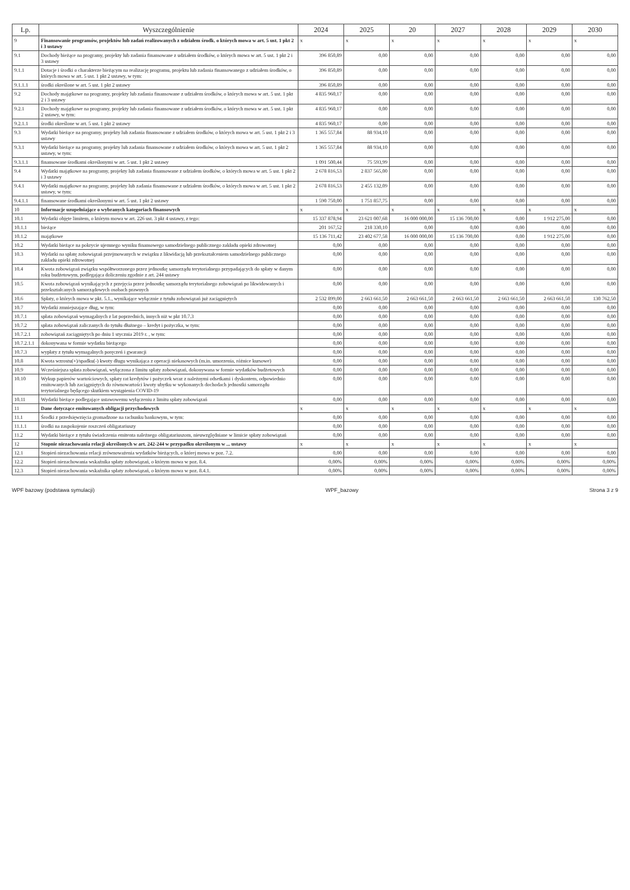| Lp. | Wyszczególnienie | 2024 | 2025 | 20 | 2027 | 2028 | 2029 | 2030 |
| --- | --- | --- | --- | --- | --- | --- | --- | --- |
| 9 | Finansowanie programów, projektów lub zadań realizowanych z udziałem środk. o których mowa w art. 5 ust. 1 pkt 2 i 3 ustawy | x | x | x | x | x | x | x |
| 9.1 | Dochody bieżące na programy, projekty lub zadania finansowane z udziałem środków, o których mowa w art. 5 ust. 1 pkt 2 i 3 ustawy | 396 850,89 | 0,00 | 0,00 | 0,00 | 0,00 | 0,00 | 0,00 |
| 9.1.1 | Dotacje i środki o charakterze bieżącym na realizację programu, projektu lub zadania finansowanego z udziałem środków, o których mowa w art. 5 ust. 1 pkt 2 ustawy, w tym: | 396 850,89 | 0,00 | 0,00 | 0,00 | 0,00 | 0,00 | 0,00 |
| 9.1.1.1 | środki określone w art. 5 ust. 1 pkt 2 ustawy | 396 850,89 | 0,00 | 0,00 | 0,00 | 0,00 | 0,00 | 0,00 |
| 9.2 | Dochody majątkowe na programy, projekty lub zadania finansowane z udziałem środków, o których mowa w art. 5 ust. 1 pkt 2 i 3 ustawy | 4 835 960,17 | 0,00 | 0,00 | 0,00 | 0,00 | 0,00 | 0,00 |
| 9.2.1 | Dochody majątkowe na programy, projekty lub zadania finansowane z udziałem środków, o których mowa w art. 5 ust. 1 pkt 2 ustawy, w tym: | 4 835 960,17 | 0,00 | 0,00 | 0,00 | 0,00 | 0,00 | 0,00 |
| 9.2.1.1 | środki określone w art. 5 ust. 1 pkt 2 ustawy | 4 835 960,17 | 0,00 | 0,00 | 0,00 | 0,00 | 0,00 | 0,00 |
| 9.3 | Wydatki bieżące na programy, projekty lub zadania finansowane z udziałem środków, o których mowa w art. 5 ust. 1 pkt 2 i 3 ustawy | 1 365 557,84 | 88 934,10 | 0,00 | 0,00 | 0,00 | 0,00 | 0,00 |
| 9.3.1 | Wydatki bieżące na programy, projekty lub zadania finansowane z udziałem środków, o których mowa w art. 5 ust. 1 pkt 2 ustawy, w tym: | 1 365 557,84 | 88 934,10 | 0,00 | 0,00 | 0,00 | 0,00 | 0,00 |
| 9.3.1.1 | finansowane środkami określonymi w art. 5 ust. 1 pkt 2 ustawy | 1 091 500,44 | 75 593,99 | 0,00 | 0,00 | 0,00 | 0,00 | 0,00 |
| 9.4 | Wydatki majątkowe na programy, projekty lub zadania finansowane z udziałem środków, o których mowa w art. 5 ust. 1 pkt 2 i 3 ustawy | 2 678 816,53 | 2 837 565,00 | 0,00 | 0,00 | 0,00 | 0,00 | 0,00 |
| 9.4.1 | Wydatki majątkowe na programy, projekty lub zadania finansowane z udziałem środków, o których mowa w art. 5 ust. 1 pkt 2 ustawy, w tym: | 2 678 816,53 | 2 455 132,09 | 0,00 | 0,00 | 0,00 | 0,00 | 0,00 |
| 9.4.1.1 | finansowane środkami określonymi w art. 5 ust. 1 pkt 2 ustawy | 1 590 750,00 | 1 751 857,75 | 0,00 | 0,00 | 0,00 | 0,00 | 0,00 |
| 10 | Informacje uzupełniające o wybranych kategoriach finansowych | x | x | x | x | x | x | x |
| 10.1 | Wydatki objęte limitem, o którym mowa w art. 226 ust. 3 pkt 4 ustawy, z tego: | 15 337 878,94 | 23 621 007,68 | 16 000 000,00 | 15 136 700,00 | 0,00 | 1 912 275,00 | 0,00 |
| 10.1.1 | bieżące | 201 167,52 | 218 330,10 | 0,00 | 0,00 | 0,00 | 0,00 | 0,00 |
| 10.1.2 | majątkowe | 15 136 711,42 | 23 402 677,58 | 16 000 000,00 | 15 136 700,00 | 0,00 | 1 912 275,00 | 0,00 |
| 10.2 | Wydatki bieżące na pokrycie ujemnego wyniku finansowego samodzielnego publicznego zakładu opieki zdrowotnej | 0,00 | 0,00 | 0,00 | 0,00 | 0,00 | 0,00 | 0,00 |
| 10.3 | Wydatki na spłatę zobowiązań przejmowanych w związku z likwidacją lub przekształceniem samodzielnego publicznego zakładu opieki zdrowotnej | 0,00 | 0,00 | 0,00 | 0,00 | 0,00 | 0,00 | 0,00 |
| 10.4 | Kwota zobowiązań związku współtworzonego przez jednostkę samorządu terytorialnego przypadających do spłaty w danym roku budżetowym, podlegająca doliczeniu zgodnie z art. 244 ustawy | 0,00 | 0,00 | 0,00 | 0,00 | 0,00 | 0,00 | 0,00 |
| 10.5 | Kwota zobowiązań wynikających z przejęcia przez jednostkę samorządu terytorialnego zobowiązań po likwidowanych i przekształcanych samorządowych osobach prawnych | 0,00 | 0,00 | 0,00 | 0,00 | 0,00 | 0,00 | 0,00 |
| 10.6 | Spłaty, o których mowa w pkt. 5.1., wynikające wyłącznie z tytułu zobowiązań już zaciągniętych | 2 532 899,00 | 2 663 661,50 | 2 663 661,50 | 2 663 661,50 | 2 663 661,50 | 2 663 661,50 | 130 762,50 |
| 10.7 | Wydatki zmniejszające dług, w tym: | 0,00 | 0,00 | 0,00 | 0,00 | 0,00 | 0,00 | 0,00 |
| 10.7.1 | spłata zobowiązań wymagalnych z lat poprzednich, innych niż w pkt 10.7.3 | 0,00 | 0,00 | 0,00 | 0,00 | 0,00 | 0,00 | 0,00 |
| 10.7.2 | spłata zobowiązań zaliczanych do tytułu dłużnego – kredyt i pożyczka, w tym: | 0,00 | 0,00 | 0,00 | 0,00 | 0,00 | 0,00 | 0,00 |
| 10.7.2.1 | zobowiązań zaciągniętych po dniu 1 stycznia 2019 r. , w tym: | 0,00 | 0,00 | 0,00 | 0,00 | 0,00 | 0,00 | 0,00 |
| 10.7.2.1.1 | dokonywana w formie wydatku bieżącego | 0,00 | 0,00 | 0,00 | 0,00 | 0,00 | 0,00 | 0,00 |
| 10.7.3 | wypłaty z tytułu wymagalnych poręczeń i gwarancji | 0,00 | 0,00 | 0,00 | 0,00 | 0,00 | 0,00 | 0,00 |
| 10.8 | Kwota wzrostu(+)/spadku(-) kwoty długu wynikająca z operacji niekasowych (m.in. umorzenia, różnice kursowe) | 0,00 | 0,00 | 0,00 | 0,00 | 0,00 | 0,00 | 0,00 |
| 10.9 | Wcześniejsza spłata zobowiązań, wyłączona z limitu spłaty zobowiązań, dokonywana w formie wydatków budżetowych | 0,00 | 0,00 | 0,00 | 0,00 | 0,00 | 0,00 | 0,00 |
| 10.10 | Wykup papierów wartościowych, spłaty rat kredytów i pożyczek wraz z należnymi odsetkami i dyskontem, odpowiednio emitowanych lub zaciągniętych do równowartości kwoty ubytku w wykonanych dochodach jednostki samorządu terytorialnego będącego skutkiem wystąpienia COVID-19 | 0,00 | 0,00 | 0,00 | 0,00 | 0,00 | 0,00 | 0,00 |
| 10.11 | Wydatki bieżące podlegające ustawowemu wyłączeniu z limitu spłaty zobowiązań | 0,00 | 0,00 | 0,00 | 0,00 | 0,00 | 0,00 | 0,00 |
| 11 | Dane dotyczące emitowanych obligacji przychodowych | x | x | x | x | x | x | x |
| 11.1 | Środki z przedsięwzięcia gromadzone na rachunku bankowym, w tym: | 0,00 | 0,00 | 0,00 | 0,00 | 0,00 | 0,00 | 0,00 |
| 11.1.1 | środki na zaspokojenie roszczeń obligatariuszy | 0,00 | 0,00 | 0,00 | 0,00 | 0,00 | 0,00 | 0,00 |
| 11.2 | Wydatki bieżące z tytułu świadczenia emitenta należnego obligatariuszom, nieuwzględniane w limicie spłaty zobowiązań | 0,00 | 0,00 | 0,00 | 0,00 | 0,00 | 0,00 | 0,00 |
| 12 | Stopnie niezachowania relacji określonych w art. 242-244 w przypadku określonym w ... ustawy | x | x | x | x | x | x | x |
| 12.1 | Stopień niezachowania relacji zrównoważenia wydatków bieżących, o której mowa w poz. 7.2. | 0,00 | 0,00 | 0,00 | 0,00 | 0,00 | 0,00 | 0,00 |
| 12.2 | Stopień niezachowania wskaźnika spłaty zobowiązań, o którym mowa w poz. 8.4. | 0,00% | 0,00% | 0,00% | 0,00% | 0,00% | 0,00% | 0,00% |
| 12.3 | Stopień niezachowania wskaźnika spłaty zobowiązań, o którym mowa w poz. 8.4.1. | 0,00% | 0,00% | 0,00% | 0,00% | 0,00% | 0,00% | 0,00% |
WPF bazowy (podstawa symulacji) WPF_bazowy Strona 3 z 9